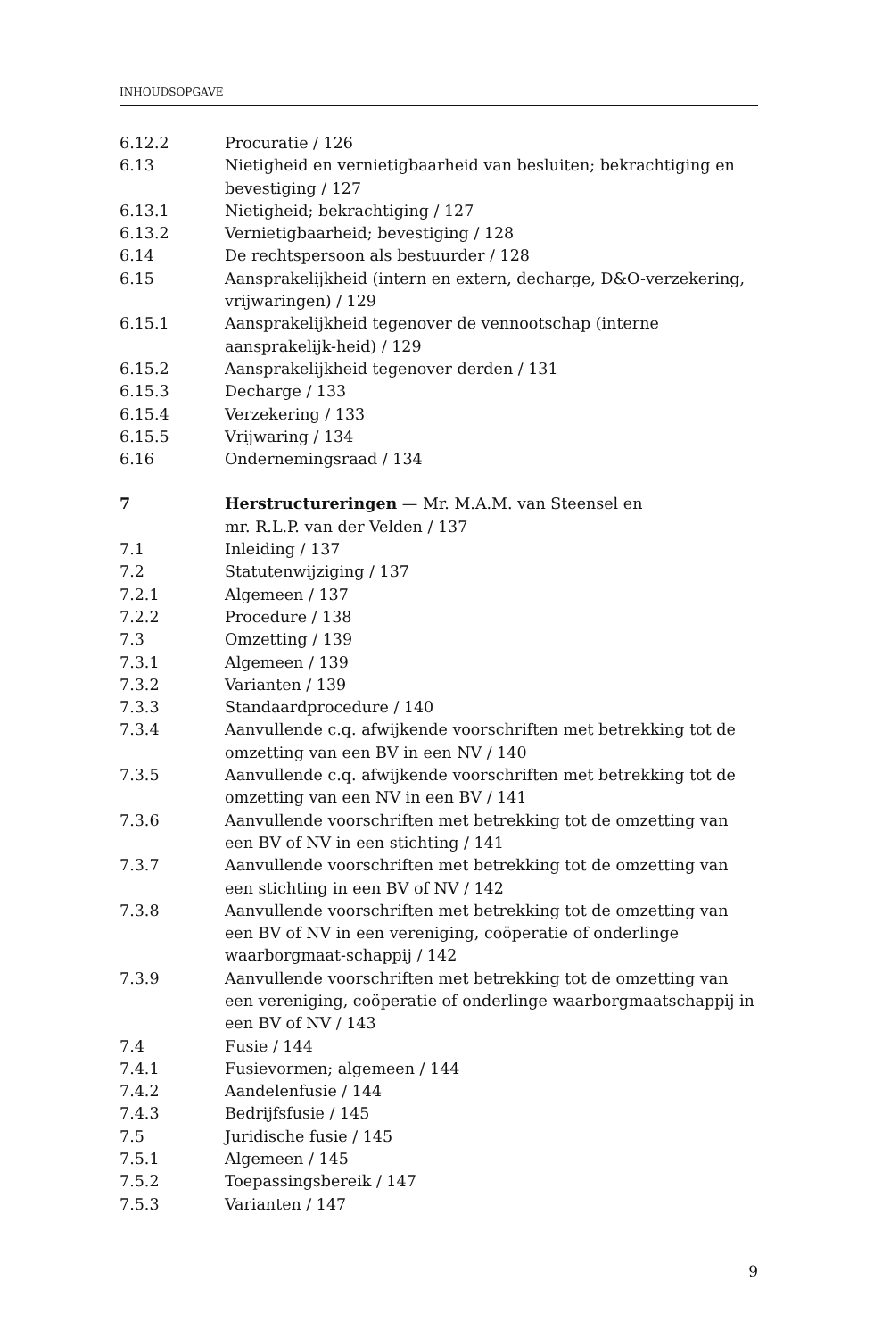INHOUDSOPGAVE
6.12.2 Procuratie / 126
6.13 Nietigheid en vernietigbaarheid van besluiten; bekrachtiging en bevestiging / 127
6.13.1 Nietigheid; bekrachtiging / 127
6.13.2 Vernietigbaarheid; bevestiging / 128
6.14 De rechtspersoon als bestuurder / 128
6.15 Aansprakelijkheid (intern en extern, decharge, D&O-verzekering, vrijwaringen) / 129
6.15.1 Aansprakelijkheid tegenover de vennootschap (interne aansprakelijk-heid) / 129
6.15.2 Aansprakelijkheid tegenover derden / 131
6.15.3 Decharge / 133
6.15.4 Verzekering / 133
6.15.5 Vrijwaring / 134
6.16 Ondernemingsraad / 134
7 Herstructureringen — Mr. M.A.M. van Steensel en
mr. R.L.P. van der Velden / 137
7.1 Inleiding / 137
7.2 Statutenwijziging / 137
7.2.1 Algemeen / 137
7.2.2 Procedure / 138
7.3 Omzetting / 139
7.3.1 Algemeen / 139
7.3.2 Varianten / 139
7.3.3 Standaardprocedure / 140
7.3.4 Aanvullende c.q. afwijkende voorschriften met betrekking tot de omzetting van een BV in een NV / 140
7.3.5 Aanvullende c.q. afwijkende voorschriften met betrekking tot de omzetting van een NV in een BV / 141
7.3.6 Aanvullende voorschriften met betrekking tot de omzetting van een BV of NV in een stichting / 141
7.3.7 Aanvullende voorschriften met betrekking tot de omzetting van een stichting in een BV of NV / 142
7.3.8 Aanvullende voorschriften met betrekking tot de omzetting van een BV of NV in een vereniging, coöperatie of onderlinge waarborgmaat-schappij / 142
7.3.9 Aanvullende voorschriften met betrekking tot de omzetting van een vereniging, coöperatie of onderlinge waarborgmaatschappij in een BV of NV / 143
7.4 Fusie / 144
7.4.1 Fusievormen; algemeen / 144
7.4.2 Aandelenfusie / 144
7.4.3 Bedrijfsfusie / 145
7.5 Juridische fusie / 145
7.5.1 Algemeen / 145
7.5.2 Toepassingsbereik / 147
7.5.3 Varianten / 147
9